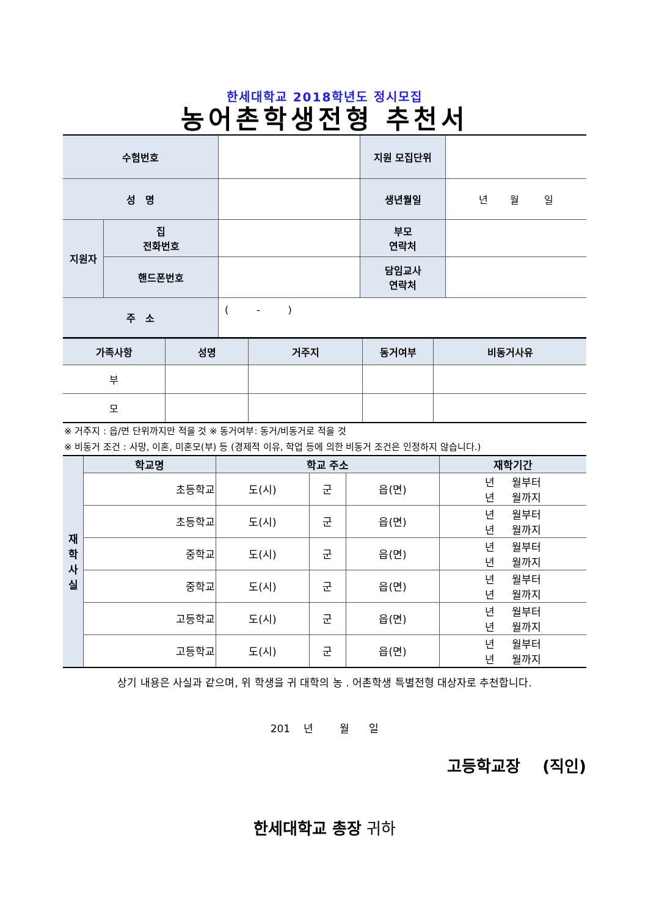한세대학교 2018학년도 정시모집
농어촌학생전형 추천서
| 수험번호 | | | 지원 모집단위 | |
| 성 명 | | | 생년월일 | 년 월 일 |
| 지원자 | 집 전화번호 | | 부모 연락처 | |
| | 핸드폰번호 | | 담임교사 연락처 | |
| 주 소 | | ( - ) | | |
| 가족사항 | 성명 | 거주지 | 동거여부 | 비동거사유 |
| --- | --- | --- | --- | --- |
| 부 | | | | |
| 모 | | | | |
※ 거주지 : 읍/면 단위까지만 적을 것 ※ 동거여부: 동거/비동거로 적을 것
※ 비동거 조건 : 사망, 이혼, 미혼모(부) 등 (경제적 이유, 학업 등에 의한 비동거 조건은 인정하지 않습니다.)
| 재 학 사 실 | 학교명 | 학교 주소 | | | 재학기간 |
| --- | --- | --- | --- | --- | --- |
| | 초등학교 | 도(시) | 군 | 읍(면) | 년 월부터 년 월까지 |
| | 초등학교 | 도(시) | 군 | 읍(면) | 년 월부터 년 월까지 |
| | 중학교 | 도(시) | 군 | 읍(면) | 년 월부터 년 월까지 |
| | 중학교 | 도(시) | 군 | 읍(면) | 년 월부터 년 월까지 |
| | 고등학교 | 도(시) | 군 | 읍(면) | 년 월부터 년 월까지 |
| | 고등학교 | 도(시) | 군 | 읍(면) | 년 월부터 년 월까지 |
상기 내용은 사실과 같으며, 위 학생을 귀 대학의 농 . 어촌학생 특별전형 대상자로 추천합니다.
201 년 월 일
고등학교장 (직인)
한세대학교 총장 귀하